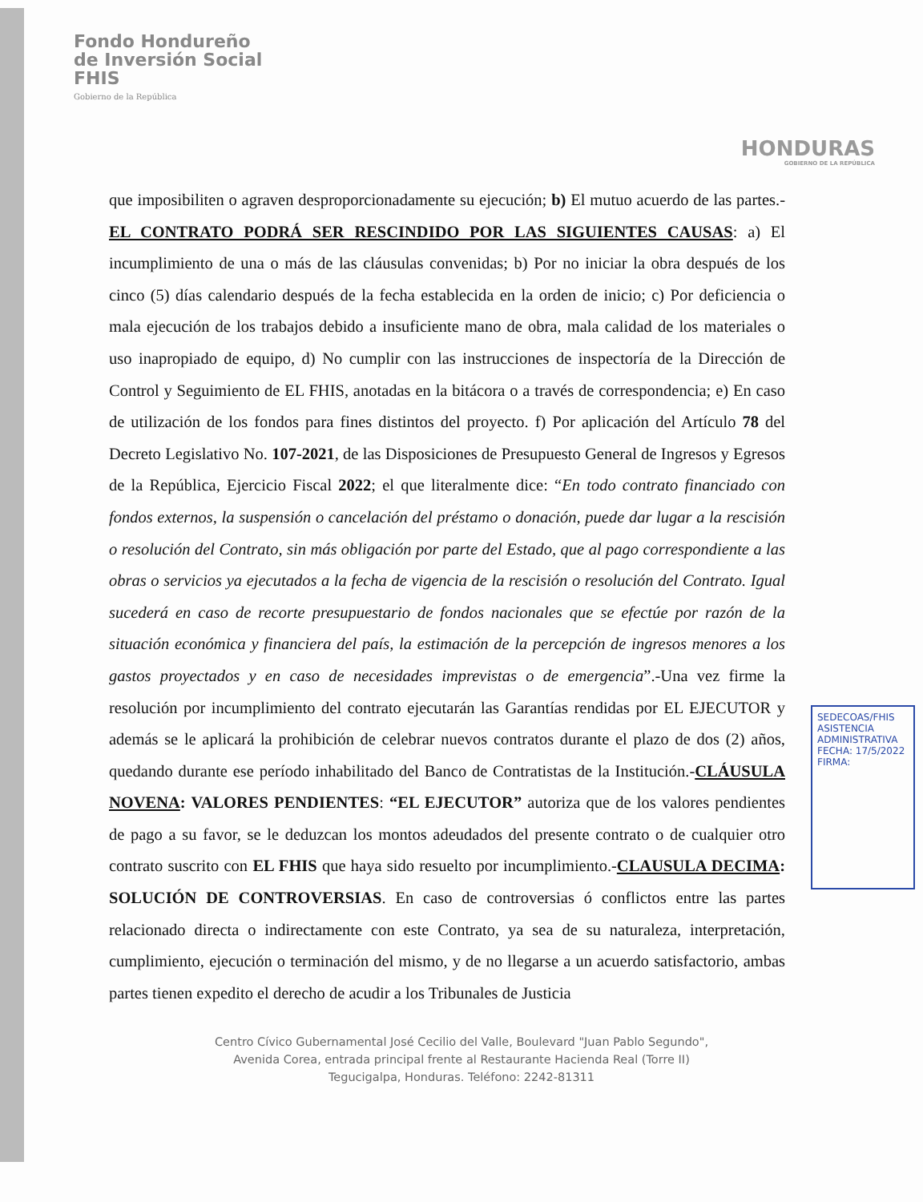Fondo Hondureño
de Inversión Social
FHIS
Gobierno de la República
HONDURAS
GOBIERNO DE LA REPÚBLICA
que imposibiliten o agraven desproporcionadamente su ejecución; b) El mutuo acuerdo de las partes.- EL CONTRATO PODRÁ SER RESCINDIDO POR LAS SIGUIENTES CAUSAS: a) El incumplimiento de una o más de las cláusulas convenidas; b) Por no iniciar la obra después de los cinco (5) días calendario después de la fecha establecida en la orden de inicio; c) Por deficiencia o mala ejecución de los trabajos debido a insuficiente mano de obra, mala calidad de los materiales o uso inapropiado de equipo, d) No cumplir con las instrucciones de inspectoría de la Dirección de Control y Seguimiento de EL FHIS, anotadas en la bitácora o a través de correspondencia; e) En caso de utilización de los fondos para fines distintos del proyecto. f) Por aplicación del Artículo 78 del Decreto Legislativo No. 107-2021, de las Disposiciones de Presupuesto General de Ingresos y Egresos de la República, Ejercicio Fiscal 2022; el que literalmente dice: “En todo contrato financiado con fondos externos, la suspensión o cancelación del préstamo o donación, puede dar lugar a la rescisión o resolución del Contrato, sin más obligación por parte del Estado, que al pago correspondiente a las obras o servicios ya ejecutados a la fecha de vigencia de la rescisión o resolución del Contrato. Igual sucederá en caso de recorte presupuestario de fondos nacionales que se efectúe por razón de la situación económica y financiera del país, la estimación de la percepción de ingresos menores a los gastos proyectados y en caso de necesidades imprevistas o de emergencia”.-Una vez firme la resolución por incumplimiento del contrato ejecutarán las Garantías rendidas por EL EJECUTOR y además se le aplicará la prohibición de celebrar nuevos contratos durante el plazo de dos (2) años, quedando durante ese período inhabilitado del Banco de Contratistas de la Institución.-CLÁUSULA NOVENA: VALORES PENDIENTES: “EL EJECUTOR” autoriza que de los valores pendientes de pago a su favor, se le deduzcan los montos adeudados del presente contrato o de cualquier otro contrato suscrito con EL FHIS que haya sido resuelto por incumplimiento.-CLAUSULA DECIMA: SOLUCIÓN DE CONTROVERSIAS. En caso de controversias ó conflictos entre las partes relacionado directa o indirectamente con este Contrato, ya sea de su naturaleza, interpretación, cumplimiento, ejecución o terminación del mismo, y de no llegarse a un acuerdo satisfactorio, ambas partes tienen expedito el derecho de acudir a los Tribunales de Justicia
SEDECOAS/FHIS
ASISTENCIA ADMINISTRATIVA
FECHA: 17/5/2022
FIRMA:
Centro Cívico Gubernamental José Cecilio del Valle, Boulevard "Juan Pablo Segundo",
Avenida Corea, entrada principal frente al Restaurante Hacienda Real (Torre II)
Tegucigalpa, Honduras. Teléfono: 2242-81311